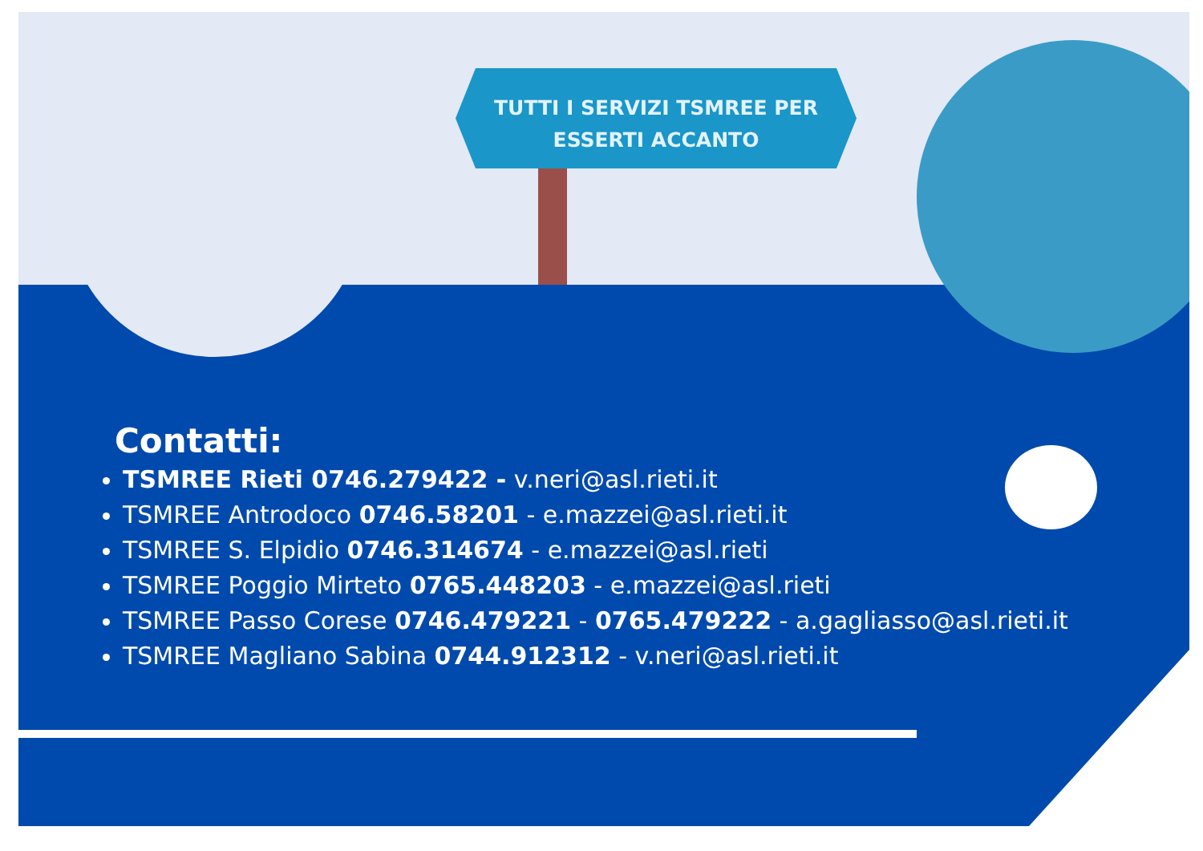TUTTI I SERVIZI TSMREE PER
ESSERTI ACCANTO
Contatti:
TSMREE Rieti 0746.279422 - v.neri@asl.rieti.it
TSMREE Antrodoco 0746.58201 - e.mazzei@asl.rieti.it
TSMREE S. Elpidio 0746.314674 - e.mazzei@asl.rieti
TSMREE Poggio Mirteto 0765.448203 - e.mazzei@asl.rieti
TSMREE Passo Corese 0746.479221 - 0765.479222 - a.gagliasso@asl.rieti.it
TSMREE Magliano Sabina 0744.912312 - v.neri@asl.rieti.it